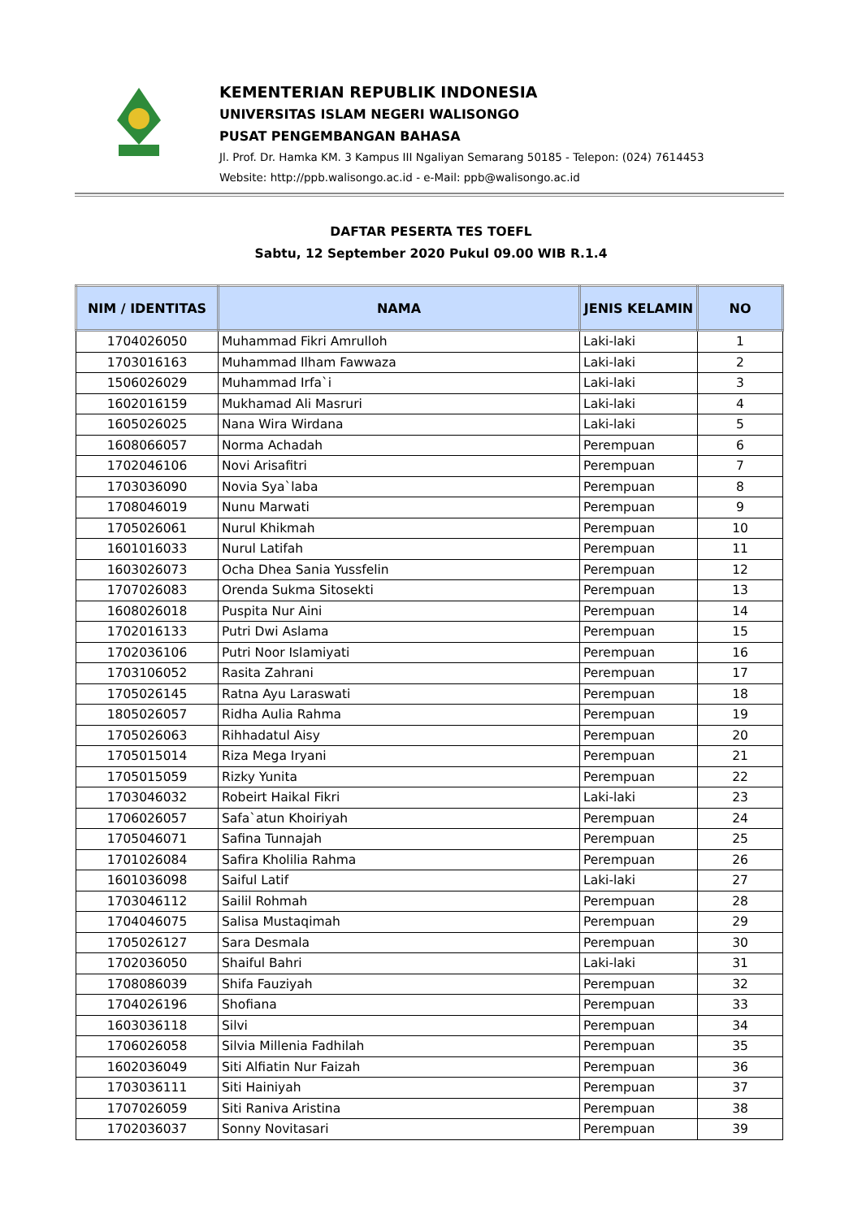KEMENTERIAN REPUBLIK INDONESIA
UNIVERSITAS ISLAM NEGERI WALISONGO
PUSAT PENGEMBANGAN BAHASA
Jl. Prof. Dr. Hamka KM. 3 Kampus III Ngaliyan Semarang 50185 - Telepon: (024) 7614453
Website: http://ppb.walisongo.ac.id - e-Mail: ppb@walisongo.ac.id
DAFTAR PESERTA TES TOEFL
Sabtu, 12 September 2020 Pukul 09.00 WIB R.1.4
| NIM / IDENTITAS | NAMA | JENIS KELAMIN | NO |
| --- | --- | --- | --- |
| 1704026050 | Muhammad Fikri Amrulloh | Laki-laki | 1 |
| 1703016163 | Muhammad Ilham Fawwaza | Laki-laki | 2 |
| 1506026029 | Muhammad Irfa`i | Laki-laki | 3 |
| 1602016159 | Mukhamad Ali Masruri | Laki-laki | 4 |
| 1605026025 | Nana Wira Wirdana | Laki-laki | 5 |
| 1608066057 | Norma Achadah | Perempuan | 6 |
| 1702046106 | Novi Arisafitri | Perempuan | 7 |
| 1703036090 | Novia Sya`laba | Perempuan | 8 |
| 1708046019 | Nunu Marwati | Perempuan | 9 |
| 1705026061 | Nurul Khikmah | Perempuan | 10 |
| 1601016033 | Nurul Latifah | Perempuan | 11 |
| 1603026073 | Ocha Dhea Sania Yussfelin | Perempuan | 12 |
| 1707026083 | Orenda Sukma Sitosekti | Perempuan | 13 |
| 1608026018 | Puspita Nur Aini | Perempuan | 14 |
| 1702016133 | Putri Dwi Aslama | Perempuan | 15 |
| 1702036106 | Putri Noor Islamiyati | Perempuan | 16 |
| 1703106052 | Rasita Zahrani | Perempuan | 17 |
| 1705026145 | Ratna Ayu Laraswati | Perempuan | 18 |
| 1805026057 | Ridha Aulia Rahma | Perempuan | 19 |
| 1705026063 | Rihhadatul Aisy | Perempuan | 20 |
| 1705015014 | Riza Mega Iryani | Perempuan | 21 |
| 1705015059 | Rizky Yunita | Perempuan | 22 |
| 1703046032 | Robeirt Haikal Fikri | Laki-laki | 23 |
| 1706026057 | Safa`atun Khoiriyah | Perempuan | 24 |
| 1705046071 | Safina Tunnajah | Perempuan | 25 |
| 1701026084 | Safira Kholilia Rahma | Perempuan | 26 |
| 1601036098 | Saiful Latif | Laki-laki | 27 |
| 1703046112 | Sailil Rohmah | Perempuan | 28 |
| 1704046075 | Salisa Mustaqimah | Perempuan | 29 |
| 1705026127 | Sara Desmala | Perempuan | 30 |
| 1702036050 | Shaiful Bahri | Laki-laki | 31 |
| 1708086039 | Shifa Fauziyah | Perempuan | 32 |
| 1704026196 | Shofiana | Perempuan | 33 |
| 1603036118 | Silvi | Perempuan | 34 |
| 1706026058 | Silvia Millenia Fadhilah | Perempuan | 35 |
| 1602036049 | Siti Alfiatin Nur Faizah | Perempuan | 36 |
| 1703036111 | Siti Hainiyah | Perempuan | 37 |
| 1707026059 | Siti Raniva Aristina | Perempuan | 38 |
| 1702036037 | Sonny Novitasari | Perempuan | 39 |